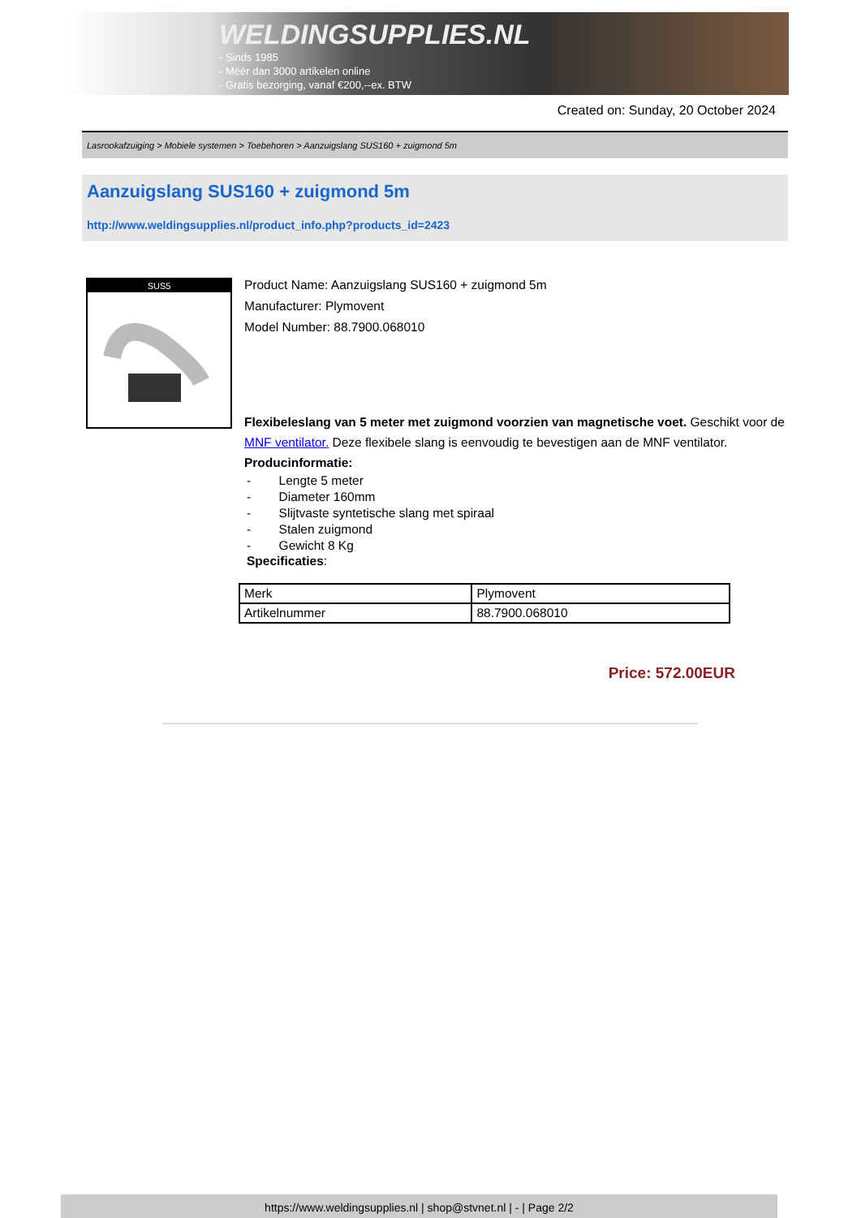WELDINGSUPPLIES.NL
- Sinds 1985
- Méér dan 3000 artikelen online
- Gratis bezorging, vanaf €200,--ex. BTW
Created on: Sunday, 20 October 2024
Lasrookafzuiging > Mobiele systemen > Toebehoren > Aanzuigslang SUS160 + zuigmond 5m
Aanzuigslang SUS160 + zuigmond 5m
http://www.weldingsupplies.nl/product_info.php?products_id=2423
SUS5
Product Name: Aanzuigslang SUS160 + zuigmond 5m
Manufacturer: Plymovent
Model Number: 88.7900.068010
Flexibeleslang van 5 meter met zuigmond voorzien van magnetische voet. Geschikt voor de MNF ventilator. Deze flexibele slang is eenvoudig te bevestigen aan de MNF ventilator. Producinformatie:
- Lengte 5 meter
- Diameter 160mm
- Slijtvaste syntetische slang met spiraal
- Stalen zuigmond
- Gewicht 8 Kg
Specificaties:
| Merk | Plymovent |
| Artikelnummer | 88.7900.068010 |
Price: 572.00EUR
https://www.weldingsupplies.nl | shop@stvnet.nl | - | Page 2/2